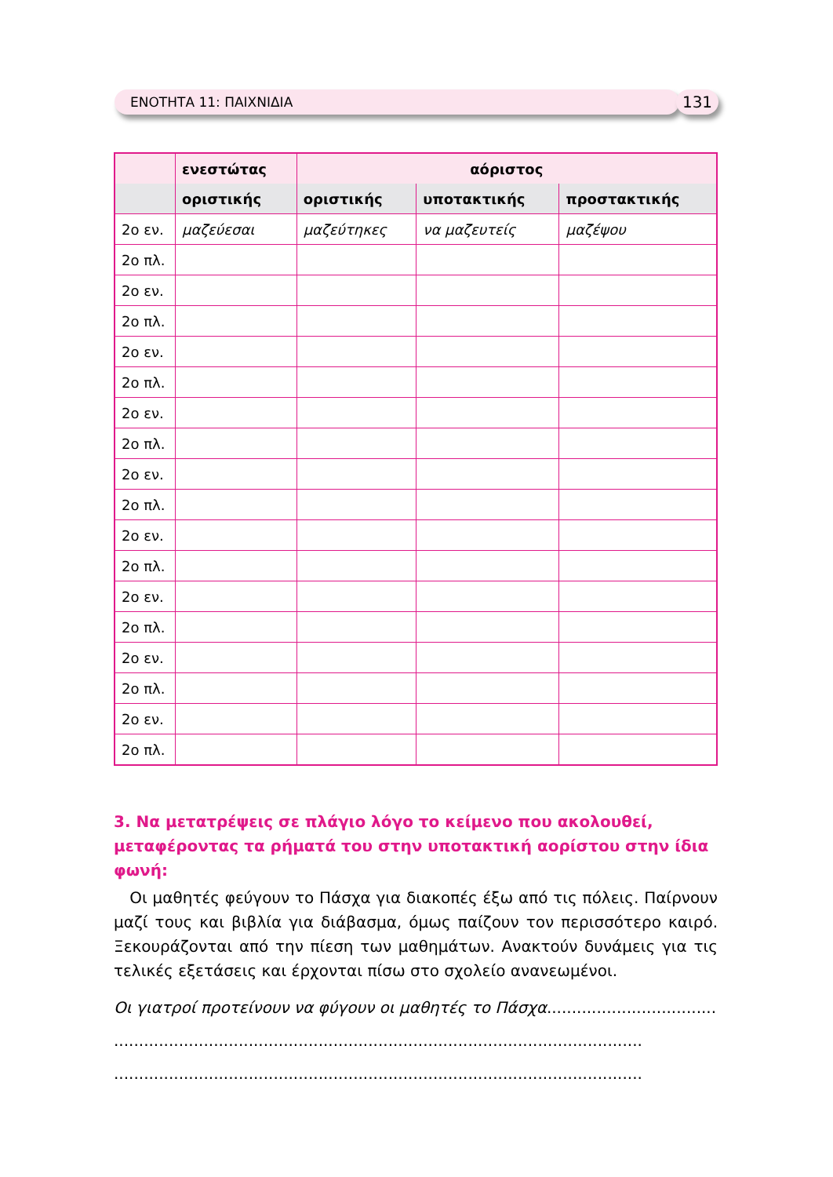ΕΝΟΤΗΤΑ 11: ΠΑΙΧΝΙΔΙΑ 131
| | ενεστώτας | αόριστος | | |
| --- | --- | --- | --- | --- |
| | οριστικής | οριστικής | υποτακτικής | προστακτικής |
| 2ο εν. | μαζεύεσαι | μαζεύτηκες | να μαζευτείς | μαζέψου |
| 2ο πλ. | | | | |
| 2ο εν. | | | | |
| 2ο πλ. | | | | |
| 2ο εν. | | | | |
| 2ο πλ. | | | | |
| 2ο εν. | | | | |
| 2ο πλ. | | | | |
| 2ο εν. | | | | |
| 2ο πλ. | | | | |
| 2ο εν. | | | | |
| 2ο πλ. | | | | |
| 2ο εν. | | | | |
| 2ο πλ. | | | | |
| 2ο εν. | | | | |
| 2ο πλ. | | | | |
| 2ο εν. | | | | |
| 2ο πλ. | | | | |
3. Να μετατρέψεις σε πλάγιο λόγο το κείμενο που ακολουθεί, μεταφέροντας τα ρήματά του στην υποτακτική αορίστου στην ίδια φωνή:
Οι μαθητές φεύγουν το Πάσχα για διακοπές έξω από τις πόλεις. Παίρνουν μαζί τους και βιβλία για διάβασμα, όμως παίζουν τον περισσότερο καιρό. Ξεκουράζονται από την πίεση των μαθημάτων. Ανακτούν δυνάμεις για τις τελικές εξετάσεις και έρχονται πίσω στο σχολείο ανανεωμένοι.
Οι γιατροί προτείνουν να φύγουν οι μαθητές το Πάσχα......................................
..........................................................................................................
..........................................................................................................